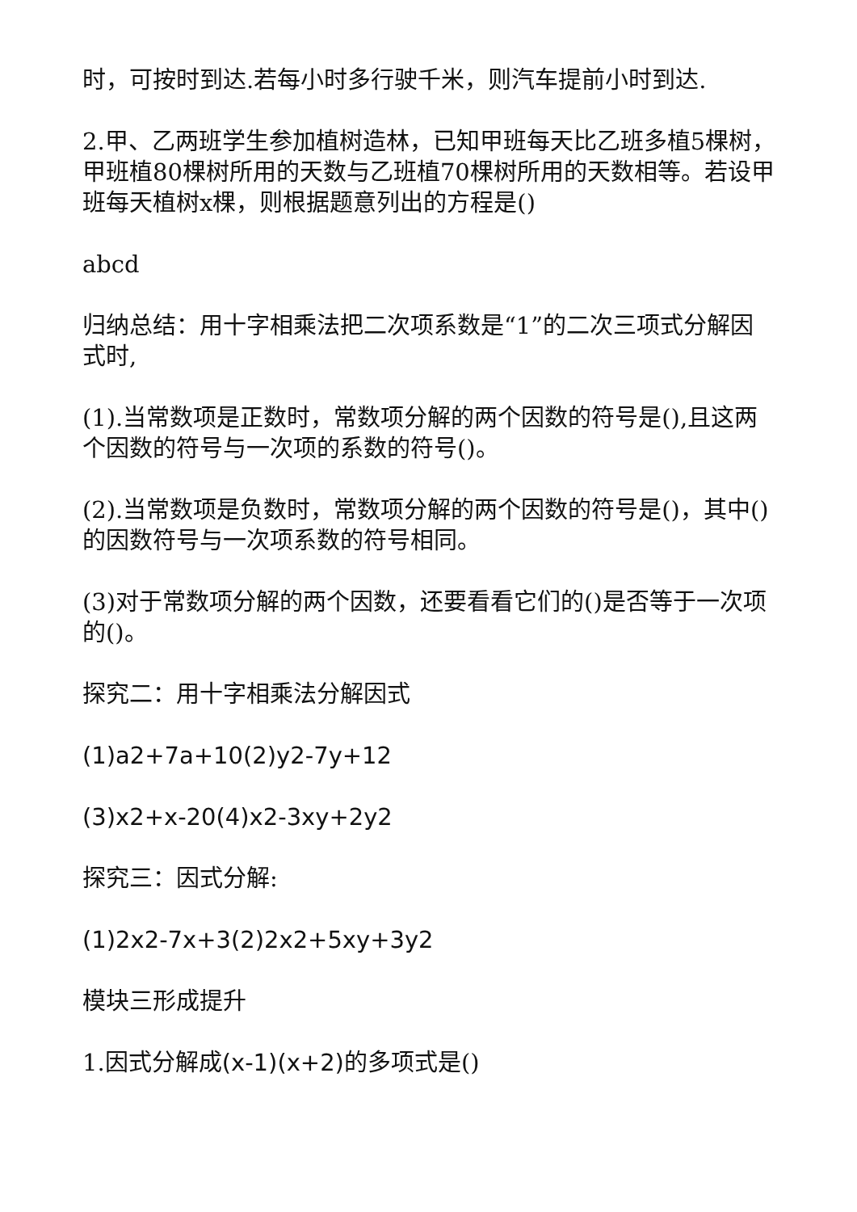时，可按时到达.若每小时多行驶千米，则汽车提前小时到达.
2.甲、乙两班学生参加植树造林，已知甲班每天比乙班多植5棵树，甲班植80棵树所用的天数与乙班植70棵树所用的天数相等。若设甲班每天植树x棵，则根据题意列出的方程是()
abcd
归纳总结：用十字相乘法把二次项系数是“1”的二次三项式分解因式时,
(1).当常数项是正数时，常数项分解的两个因数的符号是(),且这两个因数的符号与一次项的系数的符号()。
(2).当常数项是负数时，常数项分解的两个因数的符号是()，其中()的因数符号与一次项系数的符号相同。
(3)对于常数项分解的两个因数，还要看看它们的()是否等于一次项的()。
探究二：用十字相乘法分解因式
(1)a2+7a+10(2)y2-7y+12
(3)x2+x-20(4)x2-3xy+2y2
探究三：因式分解:
(1)2x2-7x+3(2)2x2+5xy+3y2
模块三形成提升
1.因式分解成(x-1)(x+2) 的多项式是()